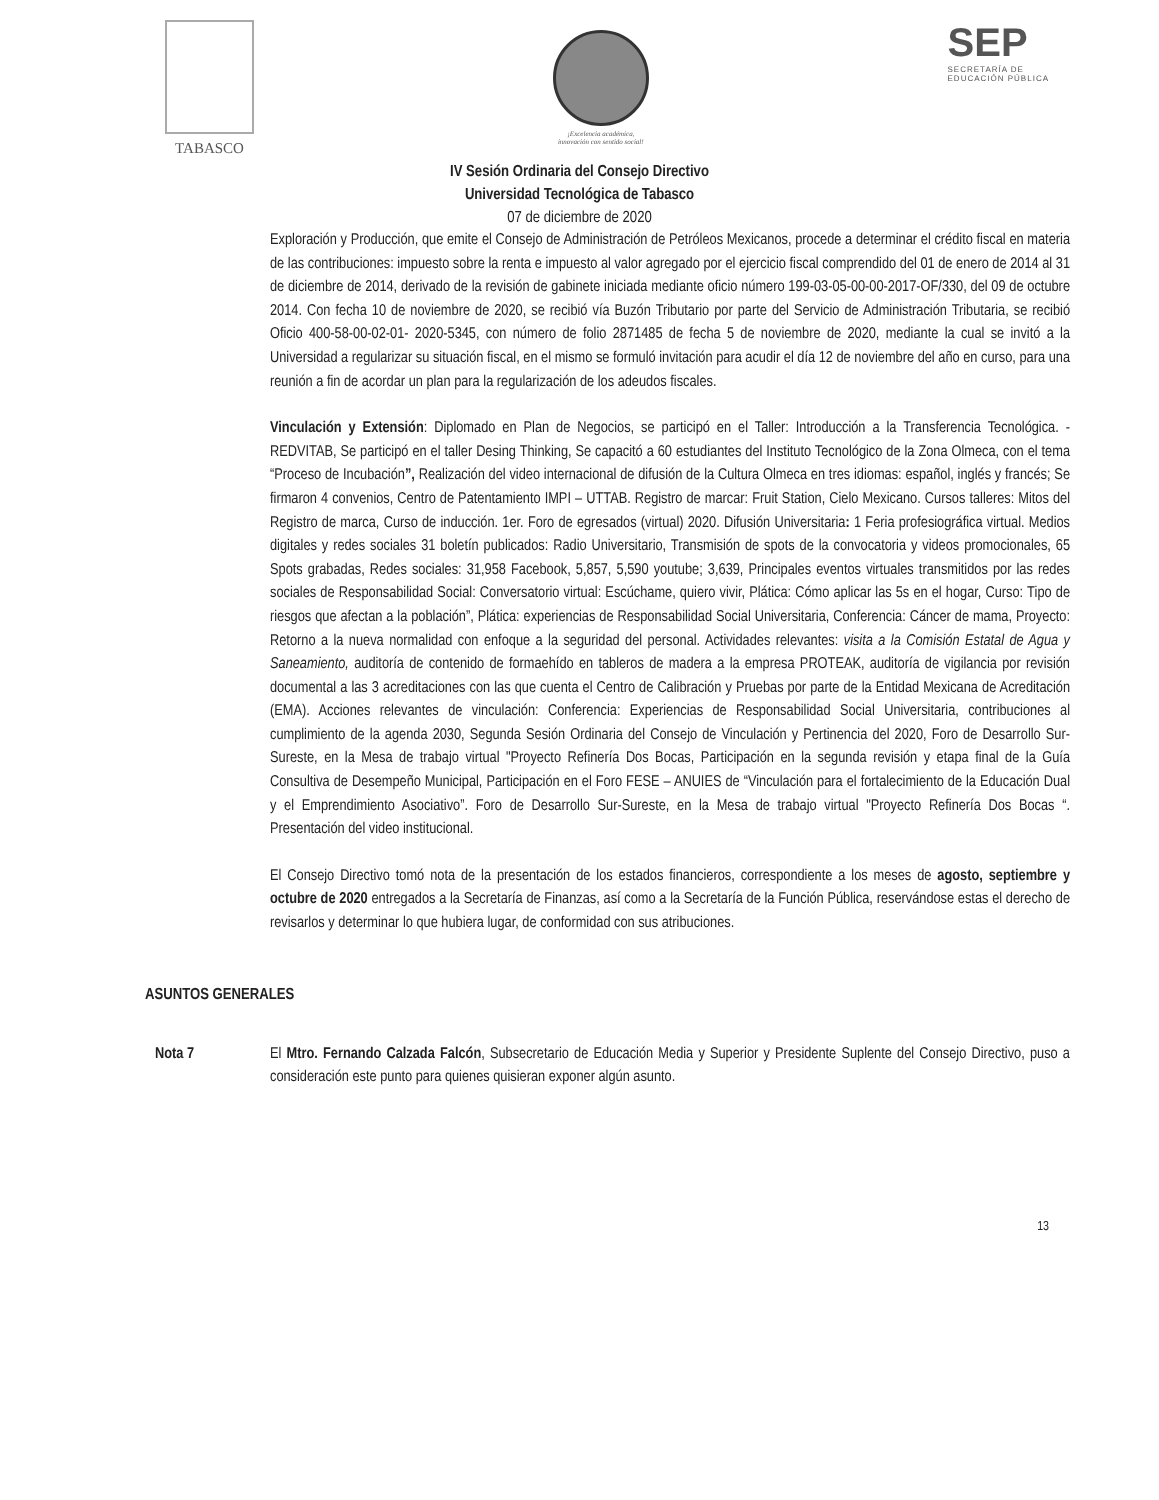TABASCO
¡Excelencia académica,
innovación con sentido social!
SEP
SECRETARÍA DE
EDUCACIÓN PÚBLICA
IV Sesión Ordinaria del Consejo Directivo
Universidad Tecnológica de Tabasco
07 de diciembre de 2020
Exploración y Producción, que emite el Consejo de Administración de Petróleos Mexicanos, procede a determinar el crédito fiscal en materia de las contribuciones: impuesto sobre la renta e impuesto al valor agregado por el ejercicio fiscal comprendido del 01 de enero de 2014 al 31 de diciembre de 2014, derivado de la revisión de gabinete iniciada mediante oficio número 199-03-05-00-00-2017-OF/330, del 09 de octubre 2014. Con fecha 10 de noviembre de 2020, se recibió vía Buzón Tributario por parte del Servicio de Administración Tributaria, se recibió Oficio 400-58-00-02-01- 2020-5345, con número de folio 2871485 de fecha 5 de noviembre de 2020, mediante la cual se invitó a la Universidad a regularizar su situación fiscal, en el mismo se formuló invitación para acudir el día 12 de noviembre del año en curso, para una reunión a fin de acordar un plan para la regularización de los adeudos fiscales.
Vinculación y Extensión: Diplomado en Plan de Negocios, se participó en el Taller: Introducción a la Transferencia Tecnológica. - REDVITAB, Se participó en el taller Desing Thinking, Se capacitó a 60 estudiantes del Instituto Tecnológico de la Zona Olmeca, con el tema “Proceso de Incubación”, Realización del video internacional de difusión de la Cultura Olmeca en tres idiomas: español, inglés y francés; Se firmaron 4 convenios, Centro de Patentamiento IMPI – UTTAB. Registro de marcar: Fruit Station, Cielo Mexicano. Cursos talleres: Mitos del Registro de marca, Curso de inducción. 1er. Foro de egresados (virtual) 2020. Difusión Universitaria: 1 Feria profesiográfica virtual. Medios digitales y redes sociales 31 boletín publicados: Radio Universitario, Transmisión de spots de la convocatoria y videos promocionales, 65 Spots grabadas, Redes sociales: 31,958 Facebook, 5,857, 5,590 youtube; 3,639, Principales eventos virtuales transmitidos por las redes sociales de Responsabilidad Social: Conversatorio virtual: Escúchame, quiero vivir, Plática: Cómo aplicar las 5s en el hogar, Curso: Tipo de riesgos que afectan a la población”, Plática: experiencias de Responsabilidad Social Universitaria, Conferencia: Cáncer de mama, Proyecto: Retorno a la nueva normalidad con enfoque a la seguridad del personal. Actividades relevantes: visita a la Comisión Estatal de Agua y Saneamiento, auditoría de contenido de formaehído en tableros de madera a la empresa PROTEAK, auditoría de vigilancia por revisión documental a las 3 acreditaciones con las que cuenta el Centro de Calibración y Pruebas por parte de la Entidad Mexicana de Acreditación (EMA). Acciones relevantes de vinculación: Conferencia: Experiencias de Responsabilidad Social Universitaria, contribuciones al cumplimiento de la agenda 2030, Segunda Sesión Ordinaria del Consejo de Vinculación y Pertinencia del 2020, Foro de Desarrollo Sur-Sureste, en la Mesa de trabajo virtual "Proyecto Refinería Dos Bocas, Participación en la segunda revisión y etapa final de la Guía Consultiva de Desempeño Municipal, Participación en el Foro FESE – ANUIES de “Vinculación para el fortalecimiento de la Educación Dual y el Emprendimiento Asociativo”. Foro de Desarrollo Sur-Sureste, en la Mesa de trabajo virtual "Proyecto Refinería Dos Bocas “. Presentación del video institucional.
El Consejo Directivo tomó nota de la presentación de los estados financieros, correspondiente a los meses de agosto, septiembre y octubre de 2020 entregados a la Secretaría de Finanzas, así como a la Secretaría de la Función Pública, reservándose estas el derecho de revisarlos y determinar lo que hubiera lugar, de conformidad con sus atribuciones.
ASUNTOS GENERALES
Nota 7 El Mtro. Fernando Calzada Falcón, Subsecretario de Educación Media y Superior y Presidente Suplente del Consejo Directivo, puso a consideración este punto para quienes quisieran exponer algún asunto.
13